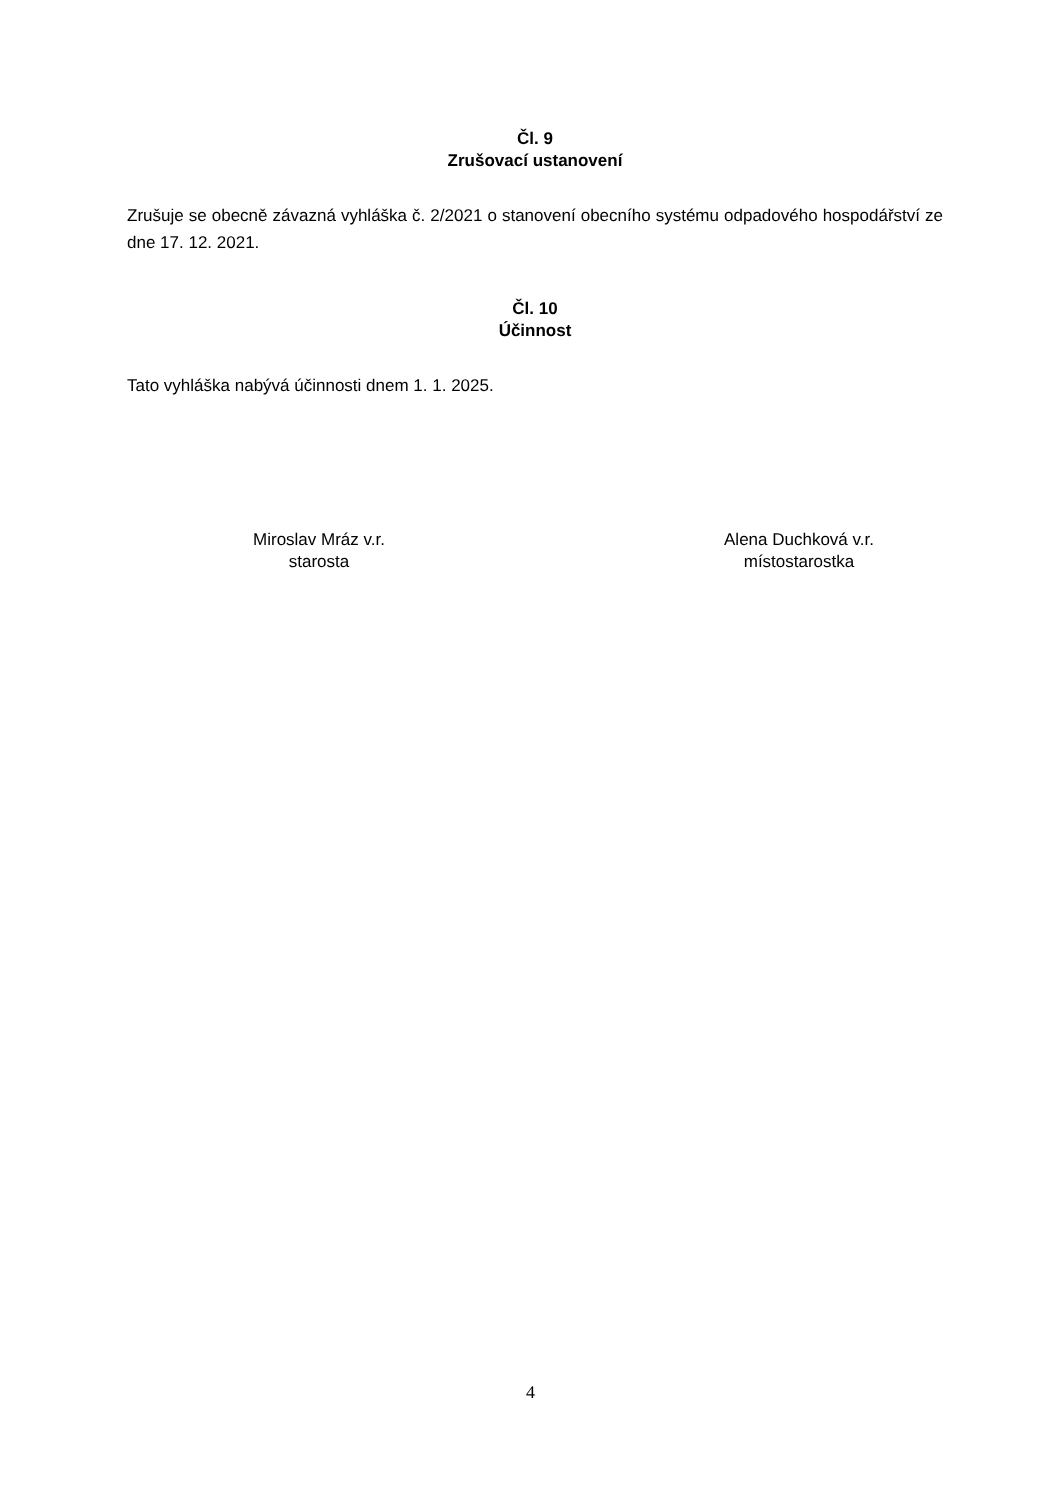Čl. 9
Zrušovací ustanovení
Zrušuje se obecně závazná vyhláška č. 2/2021 o stanovení obecního systému odpadového hospodářství ze dne 17. 12. 2021.
Čl. 10
Účinnost
Tato vyhláška nabývá účinnosti dnem 1. 1. 2025.
Miroslav Mráz v.r.
starosta
Alena Duchková v.r.
místostarostka
4